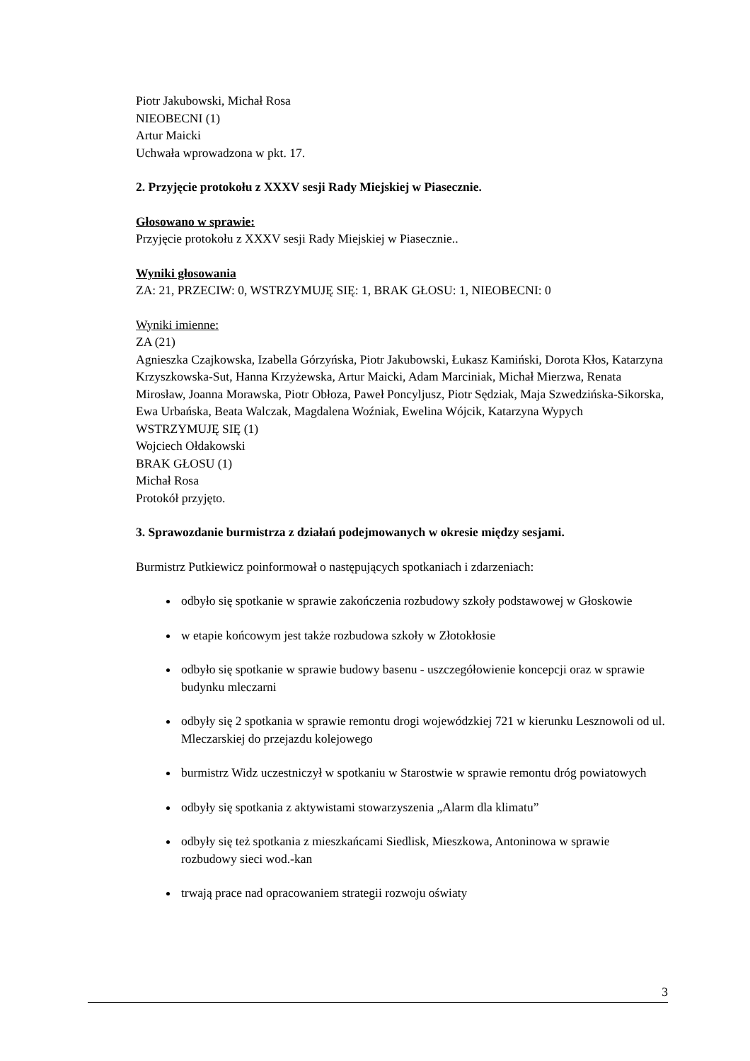Piotr Jakubowski, Michał Rosa
NIEOBECNI (1)
Artur Maicki
Uchwała wprowadzona w pkt. 17.
2. Przyjęcie protokołu z XXXV sesji Rady Miejskiej w Piasecznie.
Głosowano w sprawie:
Przyjęcie protokołu z XXXV sesji Rady Miejskiej w Piasecznie..
Wyniki głosowania
ZA: 21, PRZECIW: 0, WSTRZYMUJĘ SIĘ: 1, BRAK GŁOSU: 1, NIEOBECNI: 0
Wyniki imienne:
ZA (21)
Agnieszka Czajkowska, Izabella Górzyńska, Piotr Jakubowski, Łukasz Kamiński, Dorota Kłos, Katarzyna Krzyszkowska-Sut, Hanna Krzyżewska, Artur Maicki, Adam Marciniak, Michał Mierzwa, Renata Mirosław, Joanna Morawska, Piotr Obłoza, Paweł Poncyljusz, Piotr Sędziak, Maja Szwedzińska-Sikorska, Ewa Urbańska, Beata Walczak, Magdalena Woźniak, Ewelina Wójcik, Katarzyna Wypych
WSTRZYMUJĘ SIĘ (1)
Wojciech Ołdakowski
BRAK GŁOSU (1)
Michał Rosa
Protokół przyjęto.
3. Sprawozdanie burmistrza z działań podejmowanych w okresie między sesjami.
Burmistrz Putkiewicz poinformował o następujących spotkaniach i zdarzeniach:
odbyło się spotkanie w sprawie zakończenia rozbudowy szkoły podstawowej w Głoskowie
w etapie końcowym jest także rozbudowa szkoły w Złotokłosie
odbyło się spotkanie w sprawie budowy basenu - uszczegółowienie koncepcji oraz w sprawie budynku mleczarni
odbyły się 2 spotkania w sprawie remontu drogi wojewódzkiej 721 w kierunku Lesznowoli od ul. Mleczarskiej do przejazdu kolejowego
burmistrz Widz uczestniczył w spotkaniu w Starostwie w sprawie remontu dróg powiatowych
odbyły się spotkania z aktywistami stowarzyszenia „Alarm dla klimatu”
odbyły się też spotkania z mieszkańcami Siedlisk, Mieszkowa, Antoninowa w sprawie rozbudowy sieci wod.-kan
trwają prace nad opracowaniem strategii rozwoju oświaty
3